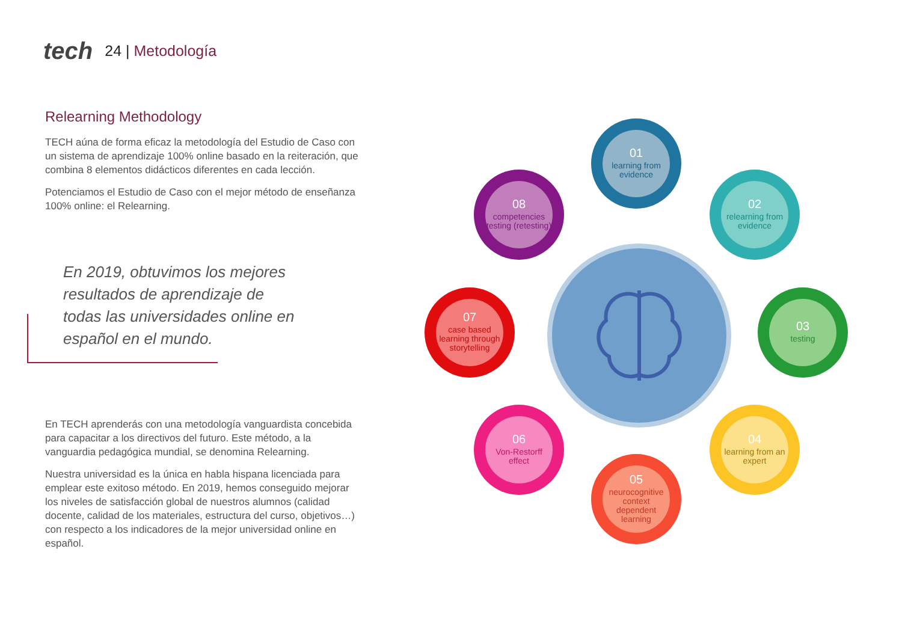tech
24 | Metodología
Relearning Methodology
TECH aúna de forma eficaz la metodología del Estudio de Caso con un sistema de aprendizaje 100% online basado en la reiteración, que combina 8 elementos didácticos diferentes en cada lección.
Potenciamos el Estudio de Caso con el mejor método de enseñanza 100% online: el Relearning.
En 2019, obtuvimos los mejores resultados de aprendizaje de todas las universidades online en español en el mundo.
En TECH aprenderás con una metodología vanguardista concebida para capacitar a los directivos del futuro. Este método, a la vanguardia pedagógica mundial, se denomina Relearning.
Nuestra universidad es la única en habla hispana licenciada para emplear este exitoso método. En 2019, hemos conseguido mejorar los niveles de satisfacción global de nuestros alumnos (calidad docente, calidad de los materiales, estructura del curso, objetivos…) con respecto a los indicadores de la mejor universidad online en español.
01
learning from evidence
02
relearning from evidence
03
testing
04
learning from an expert
05
neurocognitive context dependent learning
06
Von-Restorff effect
07
case based learning through storytelling
08
competencies testing (retesting)